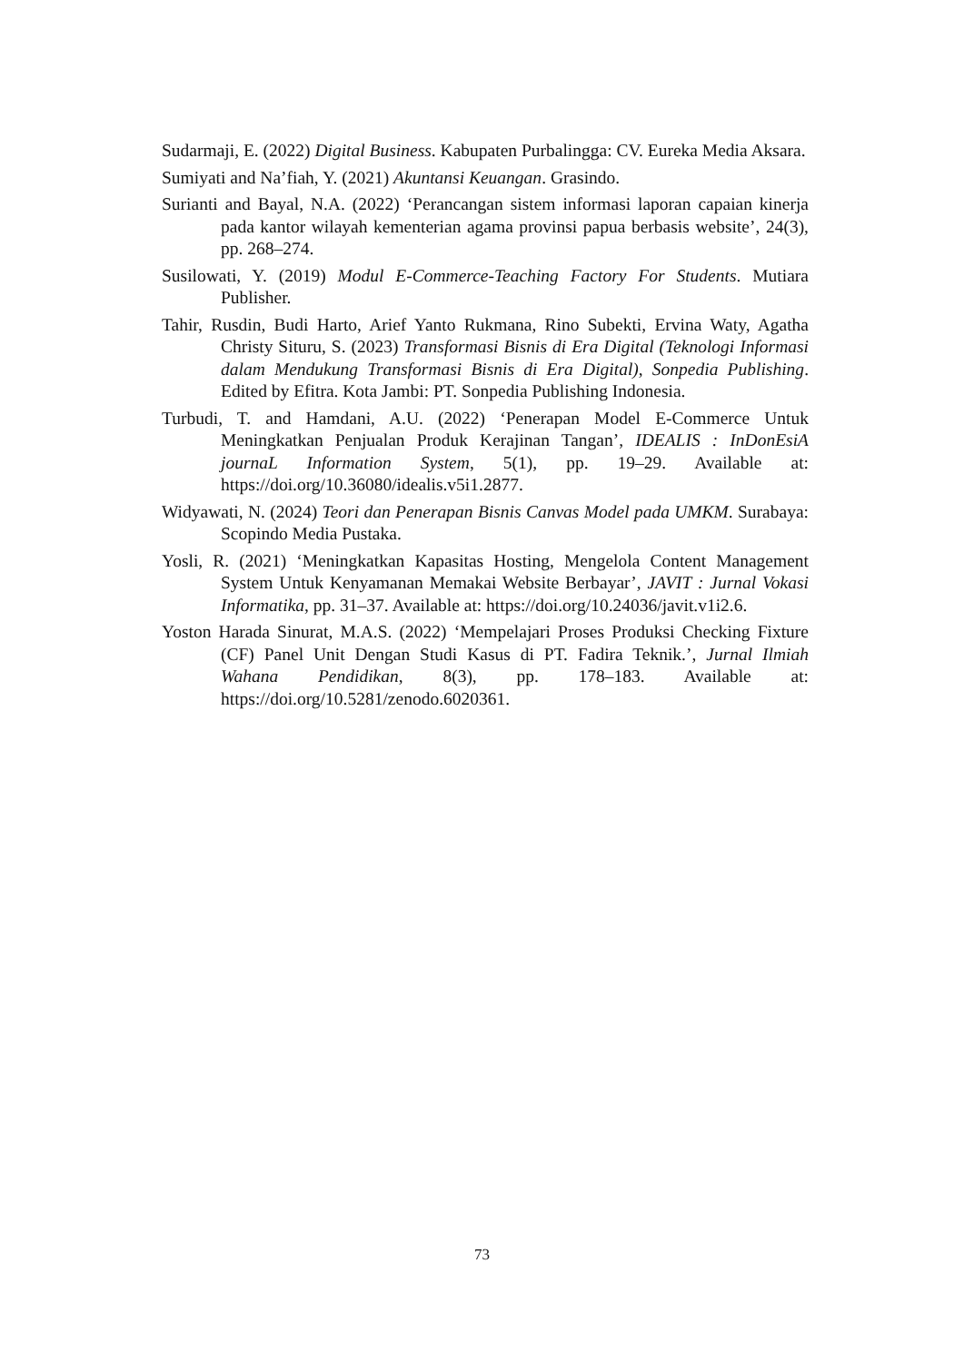Sudarmaji, E. (2022) Digital Business. Kabupaten Purbalingga: CV. Eureka Media Aksara.
Sumiyati and Na’fiah, Y. (2021) Akuntansi Keuangan. Grasindo.
Surianti and Bayal, N.A. (2022) ‘Perancangan sistem informasi laporan capaian kinerja pada kantor wilayah kementerian agama provinsi papua berbasis website’, 24(3), pp. 268–274.
Susilowati, Y. (2019) Modul E-Commerce-Teaching Factory For Students. Mutiara Publisher.
Tahir, Rusdin, Budi Harto, Arief Yanto Rukmana, Rino Subekti, Ervina Waty, Agatha Christy Situru, S. (2023) Transformasi Bisnis di Era Digital (Teknologi Informasi dalam Mendukung Transformasi Bisnis di Era Digital), Sonpedia Publishing. Edited by Efitra. Kota Jambi: PT. Sonpedia Publishing Indonesia.
Turbudi, T. and Hamdani, A.U. (2022) ‘Penerapan Model E-Commerce Untuk Meningkatkan Penjualan Produk Kerajinan Tangan’, IDEALIS : InDonEsiA journaL Information System, 5(1), pp. 19–29. Available at: https://doi.org/10.36080/idealis.v5i1.2877.
Widyawati, N. (2024) Teori dan Penerapan Bisnis Canvas Model pada UMKM. Surabaya: Scopindo Media Pustaka.
Yosli, R. (2021) ‘Meningkatkan Kapasitas Hosting, Mengelola Content Management System Untuk Kenyamanan Memakai Website Berbayar’, JAVIT : Jurnal Vokasi Informatika, pp. 31–37. Available at: https://doi.org/10.24036/javit.v1i2.6.
Yoston Harada Sinurat, M.A.S. (2022) ‘Mempelajari Proses Produksi Checking Fixture (CF) Panel Unit Dengan Studi Kasus di PT. Fadira Teknik.’, Jurnal Ilmiah Wahana Pendidikan, 8(3), pp. 178–183. Available at: https://doi.org/10.5281/zenodo.6020361.
73